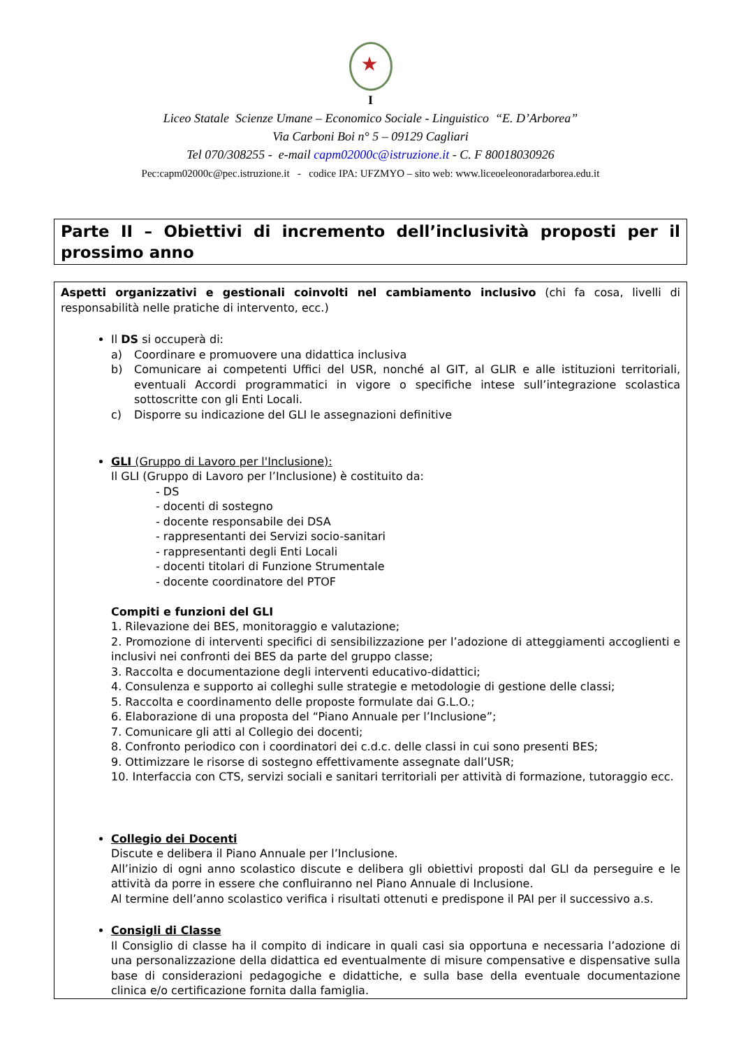I
Liceo Statale Scienze Umane – Economico Sociale - Linguistico “E. D’Arborea”
Via Carboni Boi n° 5 – 09129 Cagliari
Tel 070/308255 - e-mail capm02000c@istruzione.it - C. F 80018030926
Pec:capm02000c@pec.istruzione.it - codice IPA: UFZMYO – sito web: www.liceoeleonoradarborea.edu.it
Parte II – Obiettivi di incremento dell’inclusività proposti per il prossimo anno
Aspetti organizzativi e gestionali coinvolti nel cambiamento inclusivo (chi fa cosa, livelli di responsabilità nelle pratiche di intervento, ecc.)
Il DS si occuperà di:
a) Coordinare e promuovere una didattica inclusiva
b) Comunicare ai competenti Uffici del USR, nonché al GIT, al GLIR e alle istituzioni territoriali, eventuali Accordi programmatici in vigore o specifiche intese sull’integrazione scolastica sottoscritte con gli Enti Locali.
c) Disporre su indicazione del GLI le assegnazioni definitive
GLI (Gruppo di Lavoro per l'Inclusione):
Il GLI (Gruppo di Lavoro per l’Inclusione) è costituito da:
- DS
- docenti di sostegno
- docente responsabile dei DSA
- rappresentanti dei Servizi socio-sanitari
- rappresentanti degli Enti Locali
- docenti titolari di Funzione Strumentale
- docente coordinatore del PTOF
Compiti e funzioni del GLI
1. Rilevazione dei BES, monitoraggio e valutazione;
2. Promozione di interventi specifici di sensibilizzazione per l’adozione di atteggiamenti accoglienti e inclusivi nei confronti dei BES da parte del gruppo classe;
3. Raccolta e documentazione degli interventi educativo-didattici;
4. Consulenza e supporto ai colleghi sulle strategie e metodologie di gestione delle classi;
5. Raccolta e coordinamento delle proposte formulate dai G.L.O.;
6. Elaborazione di una proposta del “Piano Annuale per l’Inclusione”;
7. Comunicare gli atti al Collegio dei docenti;
8. Confronto periodico con i coordinatori dei c.d.c. delle classi in cui sono presenti BES;
9. Ottimizzare le risorse di sostegno effettivamente assegnate dall’USR;
10. Interfaccia con CTS, servizi sociali e sanitari territoriali per attività di formazione, tutoraggio ecc.
Collegio dei Docenti
Discute e delibera il Piano Annuale per l’Inclusione.
All’inizio di ogni anno scolastico discute e delibera gli obiettivi proposti dal GLI da perseguire e le attività da porre in essere che confluiranno nel Piano Annuale di Inclusione.
Al termine dell’anno scolastico verifica i risultati ottenuti e predispone il PAI per il successivo a.s.
Consigli di Classe
Il Consiglio di classe ha il compito di indicare in quali casi sia opportuna e necessaria l’adozione di una personalizzazione della didattica ed eventualmente di misure compensative e dispensative sulla base di considerazioni pedagogiche e didattiche, e sulla base della eventuale documentazione clinica e/o certificazione fornita dalla famiglia.